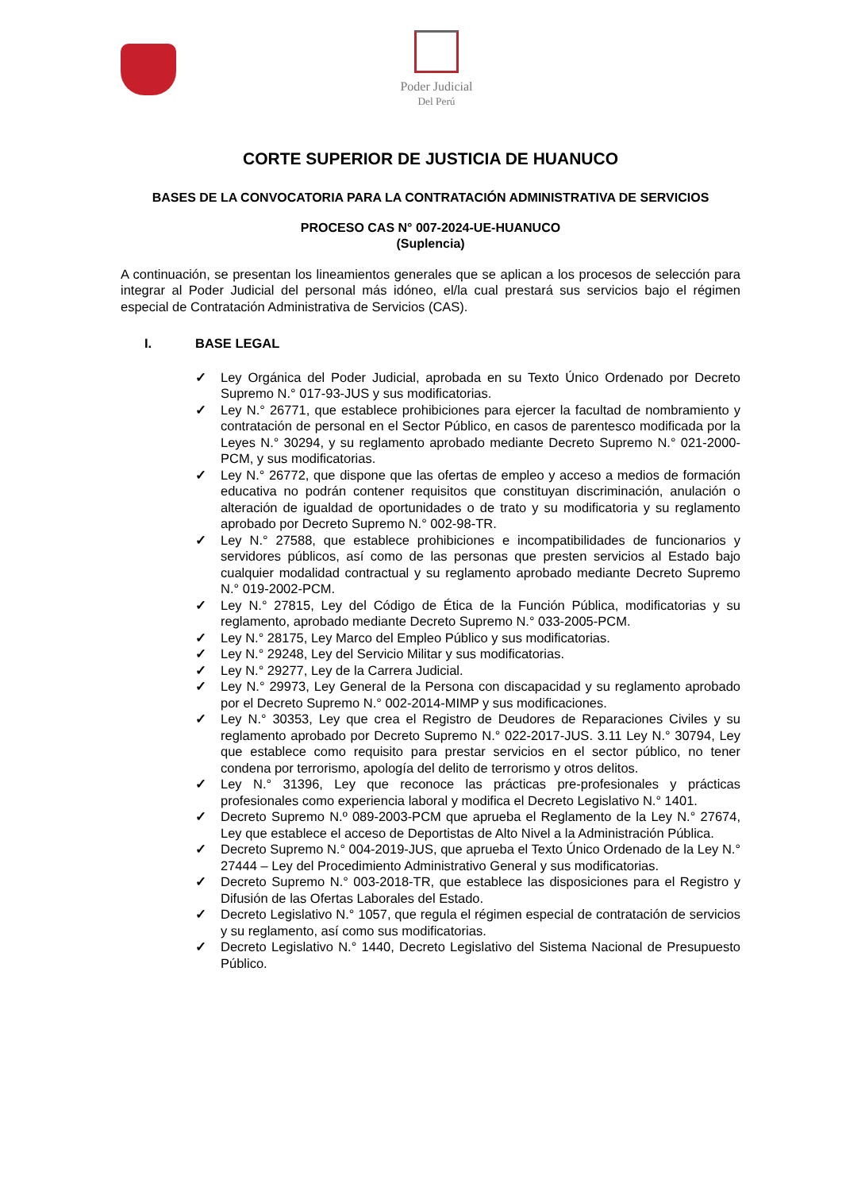Poder Judicial
Del Perú
CORTE SUPERIOR DE JUSTICIA DE HUANUCO
BASES DE LA CONVOCATORIA PARA LA CONTRATACIÓN ADMINISTRATIVA DE SERVICIOS
PROCESO CAS N° 007-2024-UE-HUANUCO
(Suplencia)
A continuación, se presentan los lineamientos generales que se aplican a los procesos de selección para integrar al Poder Judicial del personal más idóneo, el/la cual prestará sus servicios bajo el régimen especial de Contratación Administrativa de Servicios (CAS).
I. BASE LEGAL
✓ Ley Orgánica del Poder Judicial, aprobada en su Texto Único Ordenado por Decreto Supremo N.° 017-93-JUS y sus modificatorias.
✓ Ley N.° 26771, que establece prohibiciones para ejercer la facultad de nombramiento y contratación de personal en el Sector Público, en casos de parentesco modificada por la Leyes N.° 30294, y su reglamento aprobado mediante Decreto Supremo N.° 021-2000-PCM, y sus modificatorias.
✓ Ley N.° 26772, que dispone que las ofertas de empleo y acceso a medios de formación educativa no podrán contener requisitos que constituyan discriminación, anulación o alteración de igualdad de oportunidades o de trato y su modificatoria y su reglamento aprobado por Decreto Supremo N.° 002-98-TR.
✓ Ley N.° 27588, que establece prohibiciones e incompatibilidades de funcionarios y servidores públicos, así como de las personas que presten servicios al Estado bajo cualquier modalidad contractual y su reglamento aprobado mediante Decreto Supremo N.° 019-2002-PCM.
✓ Ley N.° 27815, Ley del Código de Ética de la Función Pública, modificatorias y su reglamento, aprobado mediante Decreto Supremo N.° 033-2005-PCM.
✓ Ley N.° 28175, Ley Marco del Empleo Público y sus modificatorias.
✓ Ley N.° 29248, Ley del Servicio Militar y sus modificatorias.
✓ Ley N.° 29277, Ley de la Carrera Judicial.
✓ Ley N.° 29973, Ley General de la Persona con discapacidad y su reglamento aprobado por el Decreto Supremo N.° 002-2014-MIMP y sus modificaciones.
✓ Ley N.° 30353, Ley que crea el Registro de Deudores de Reparaciones Civiles y su reglamento aprobado por Decreto Supremo N.° 022-2017-JUS. 3.11 Ley N.° 30794, Ley que establece como requisito para prestar servicios en el sector público, no tener condena por terrorismo, apología del delito de terrorismo y otros delitos.
✓ Ley N.° 31396, Ley que reconoce las prácticas pre-profesionales y prácticas profesionales como experiencia laboral y modifica el Decreto Legislativo N.° 1401.
✓ Decreto Supremo N.º 089-2003-PCM que aprueba el Reglamento de la Ley N.° 27674, Ley que establece el acceso de Deportistas de Alto Nivel a la Administración Pública.
✓ Decreto Supremo N.° 004-2019-JUS, que aprueba el Texto Único Ordenado de la Ley N.° 27444 – Ley del Procedimiento Administrativo General y sus modificatorias.
✓ Decreto Supremo N.° 003-2018-TR, que establece las disposiciones para el Registro y Difusión de las Ofertas Laborales del Estado.
✓ Decreto Legislativo N.° 1057, que regula el régimen especial de contratación de servicios y su reglamento, así como sus modificatorias.
✓ Decreto Legislativo N.° 1440, Decreto Legislativo del Sistema Nacional de Presupuesto Público.